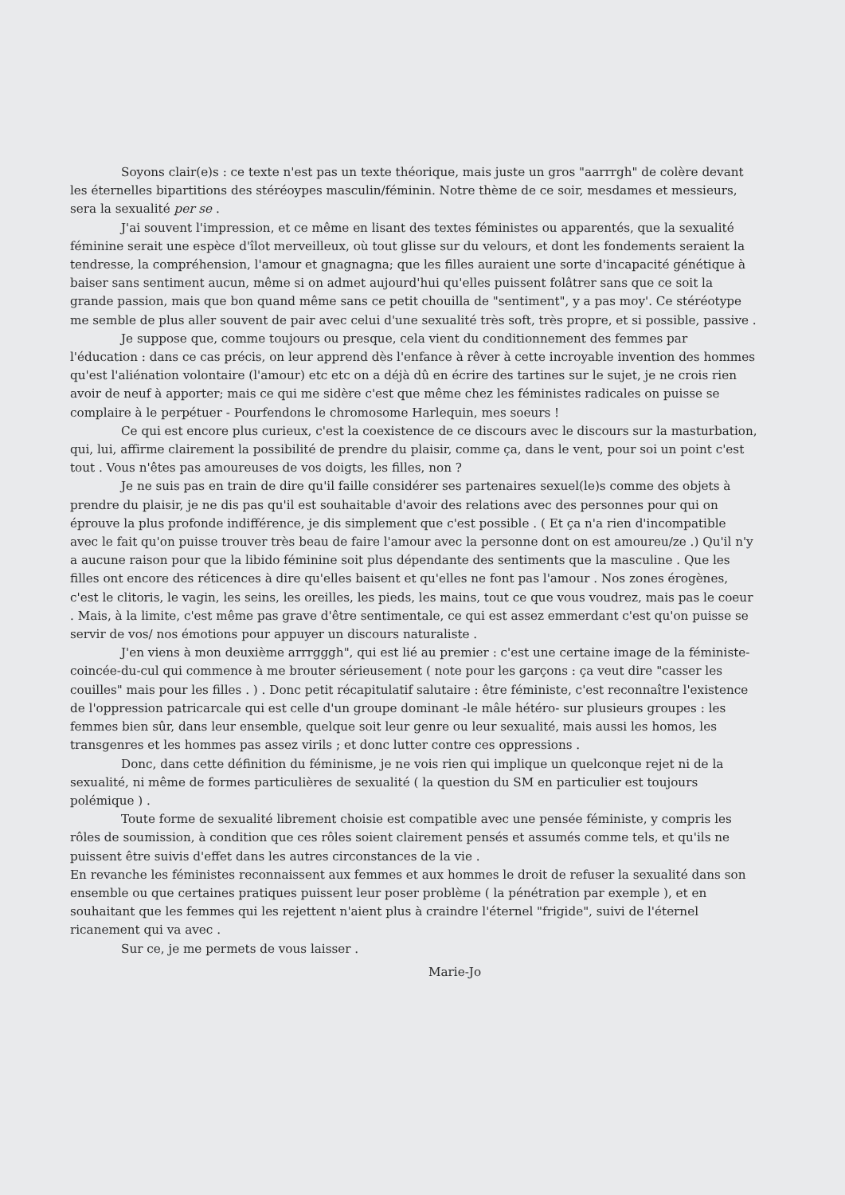Soyons clair(e)s : ce texte n'est pas un texte théorique, mais juste un gros "aarrrgh" de colère devant les éternelles bipartitions des stéréoypes masculin/féminin. Notre thème de ce soir, mesdames et messieurs, sera la sexualité per se .
J'ai souvent l'impression, et ce même en lisant des textes féministes ou apparentés, que la sexualité féminine serait une espèce d'îlot merveilleux, où tout glisse sur du velours, et dont les fondements seraient la tendresse, la compréhension, l'amour et gnagnagna; que les filles auraient une sorte d'incapacité génétique à baiser sans sentiment aucun, même si on admet aujourd'hui qu'elles puissent folâtrer sans que ce soit la grande passion, mais que bon quand même sans ce petit chouilla de "sentiment", y a pas moy'. Ce stéréotype me semble de plus aller souvent de pair avec celui d'une sexualité très soft, très propre, et si possible, passive .
Je suppose que, comme toujours ou presque, cela vient du conditionnement des femmes par l'éducation : dans ce cas précis, on leur apprend dès l'enfance à rêver à cette incroyable invention des hommes qu'est l'aliénation volontaire (l'amour) etc etc on a déjà dû en écrire des tartines sur le sujet, je ne crois rien avoir de neuf à apporter; mais ce qui me sidère c'est que même chez les féministes radicales on puisse se complaire à le perpétuer - Pourfendons le chromosome Harlequin, mes soeurs !
Ce qui est encore plus curieux, c'est la coexistence de ce discours avec le discours sur la masturbation, qui, lui, affirme clairement la possibilité de prendre du plaisir, comme ça, dans le vent, pour soi un point c'est tout . Vous n'êtes pas amoureuses de vos doigts, les filles, non ?
Je ne suis pas en train de dire qu'il faille considérer ses partenaires sexuel(le)s comme des objets à prendre du plaisir, je ne dis pas qu'il est souhaitable d'avoir des relations avec des personnes pour qui on éprouve la plus profonde indifférence, je dis simplement que c'est possible . ( Et ça n'a rien d'incompatible avec le fait qu'on puisse trouver très beau de faire l'amour avec la personne dont on est amoureu/ze .) Qu'il n'y a aucune raison pour que la libido féminine soit plus dépendante des sentiments que la masculine . Que les filles ont encore des réticences à dire qu'elles baisent et qu'elles ne font pas l'amour . Nos zones érogènes, c'est le clitoris, le vagin, les seins, les oreilles, les pieds, les mains, tout ce que vous voudrez, mais pas le coeur . Mais, à la limite, c'est même pas grave d'être sentimentale, ce qui est assez emmerdant c'est qu'on puisse se servir de vos/ nos émotions pour appuyer un discours naturaliste .
J'en viens à mon deuxième arrrgggh", qui est lié au premier : c'est une certaine image de la féministe-coincée-du-cul qui commence à me brouter sérieusement ( note pour les garçons : ça veut dire "casser les couilles" mais pour les filles . ) . Donc petit récapitulatif salutaire : être féministe, c'est reconnaître l'existence de l'oppression patricarcale qui est celle d'un groupe dominant -le mâle hétéro- sur plusieurs groupes : les femmes bien sûr, dans leur ensemble, quelque soit leur genre ou leur sexualité, mais aussi les homos, les transgenres et les hommes pas assez virils ; et donc lutter contre ces oppressions .
Donc, dans cette définition du féminisme, je ne vois rien qui implique un quelconque rejet ni de la sexualité, ni même de formes particulières de sexualité ( la question du SM en particulier est toujours polémique ) .
Toute forme de sexualité librement choisie est compatible avec une pensée féministe, y compris les rôles de soumission, à condition que ces rôles soient clairement pensés et assumés comme tels, et qu'ils ne puissent être suivis d'effet dans les autres circonstances de la vie .
En revanche les féministes reconnaissent aux femmes et aux hommes le droit de refuser la sexualité dans son ensemble ou que certaines pratiques puissent leur poser problème ( la pénétration par exemple ), et en souhaitant que les femmes qui les rejettent n'aient plus à craindre l'éternel "frigide", suivi de l'éternel ricanement qui va avec .
Sur ce, je me permets de vous laisser .
Marie-Jo